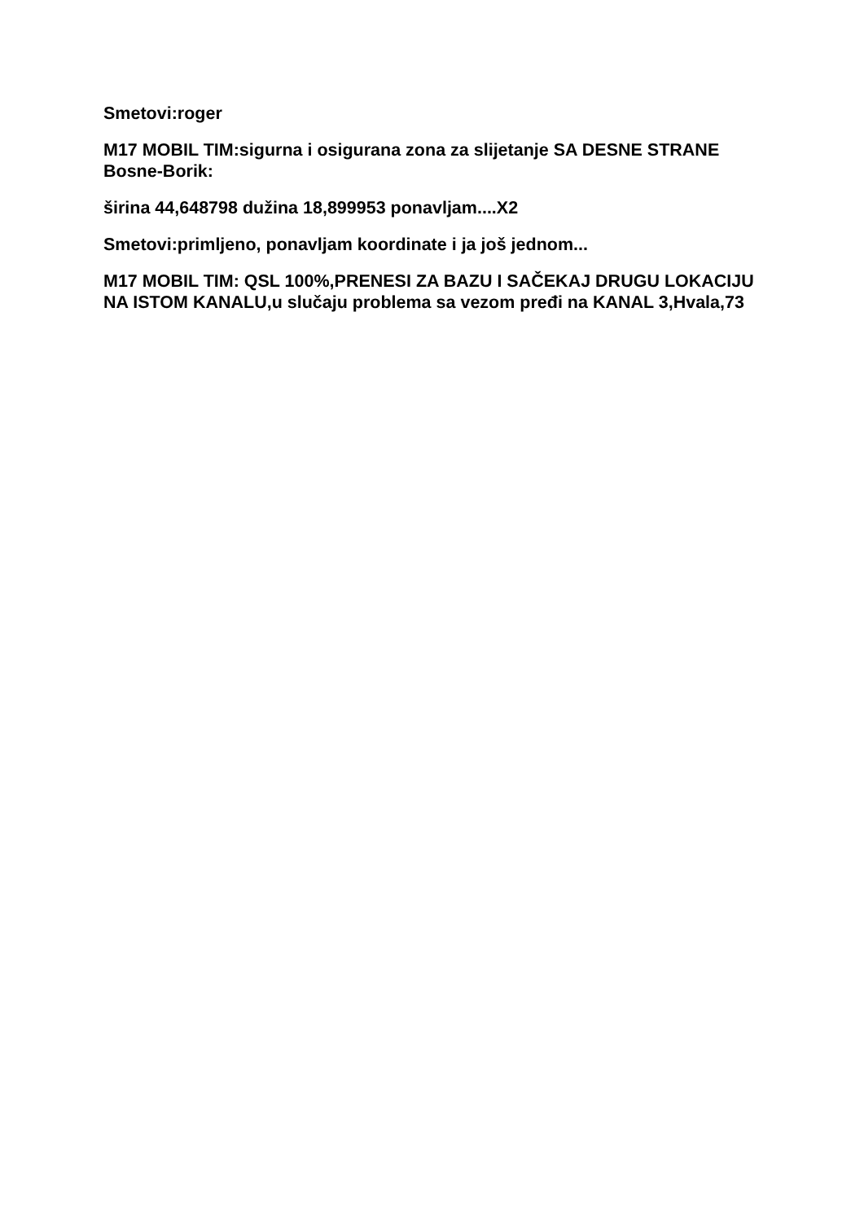Smetovi:roger
M17 MOBIL TIM:sigurna i osigurana zona za slijetanje SA DESNE STRANE Bosne-Borik:
širina 44,648798 dužina 18,899953 ponavljam....X2
Smetovi:primljeno, ponavljam koordinate i ja još jednom...
M17 MOBIL TIM: QSL 100%,PRENESI ZA BAZU I SAČEKAJ DRUGU LOKACIJU NA ISTOM KANALU,u slučaju problema sa vezom pređi na KANAL 3,Hvala,73